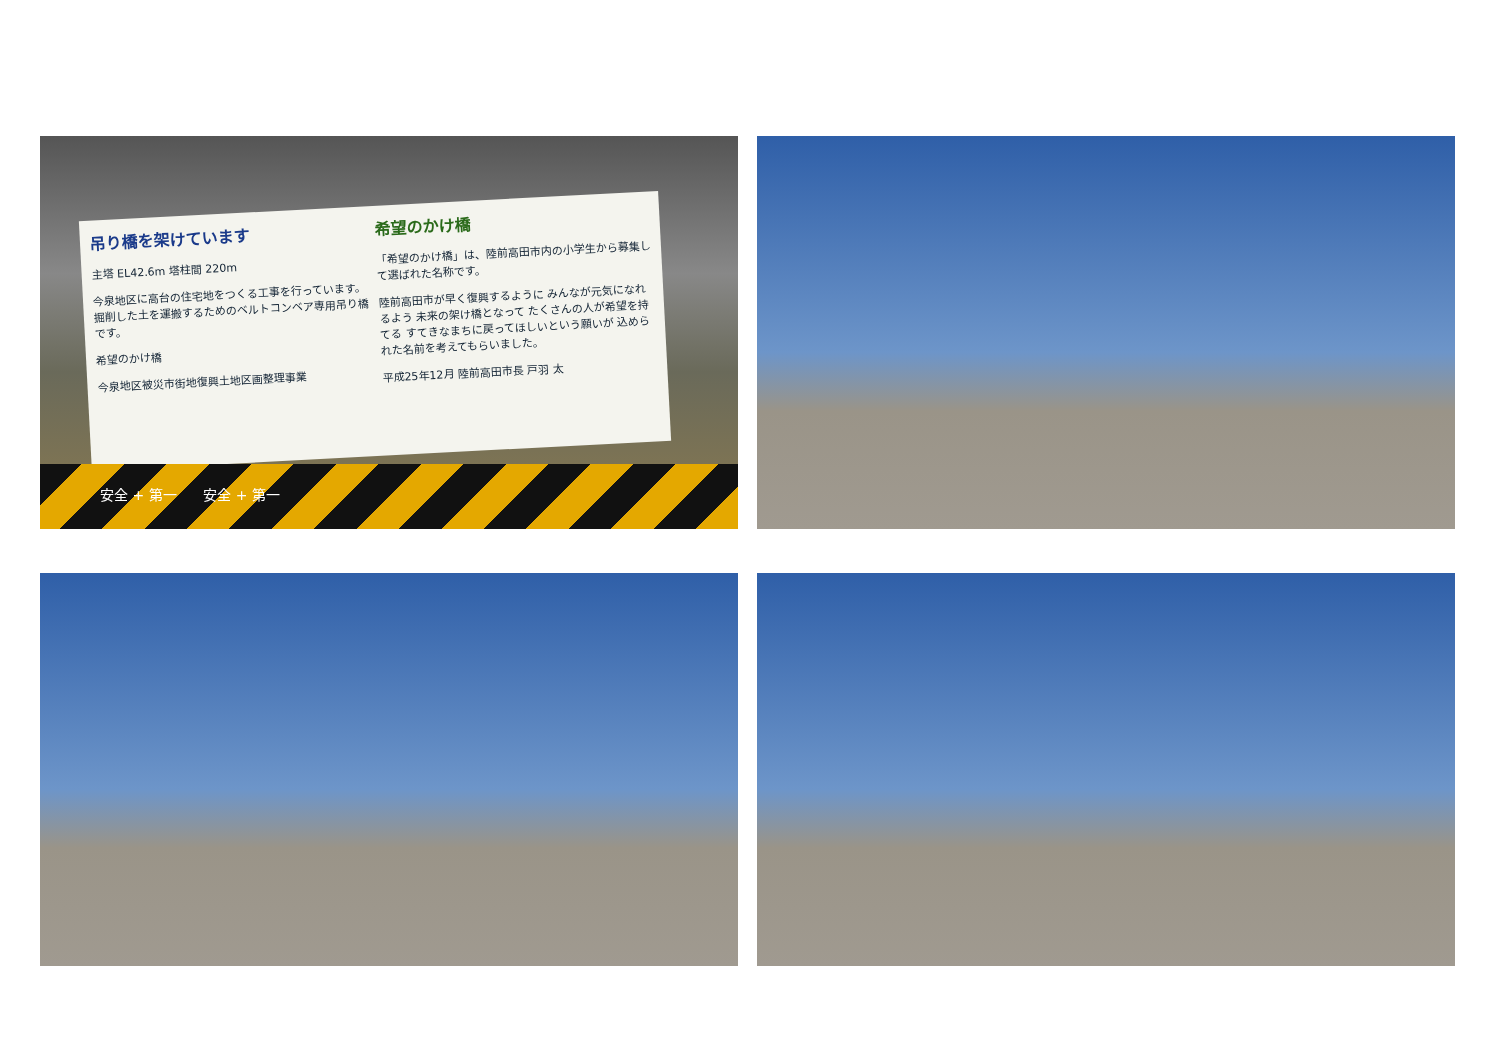吊り橋を架けています
主塔 EL42.6m 塔柱間 220m
今泉地区に高台の住宅地をつくる工事を行っています。掘削した土を運搬するためのベルトコンベア専用吊り橋です。
希望のかけ橋
今泉地区被災市街地復興土地区画整理事業
希望のかけ橋
「希望のかけ橋」は、陸前高田市内の小学生から募集して選ばれた名称です。
陸前高田市が早く復興するように みんなが元気になれるよう 未来の架け橋となって たくさんの人が希望を持てる すてきなまちに戻ってほしいという願いが 込められた名前を考えてもらいました。
平成25年12月 陸前高田市長 戸羽 太
安全 + 第一 安全 + 第一